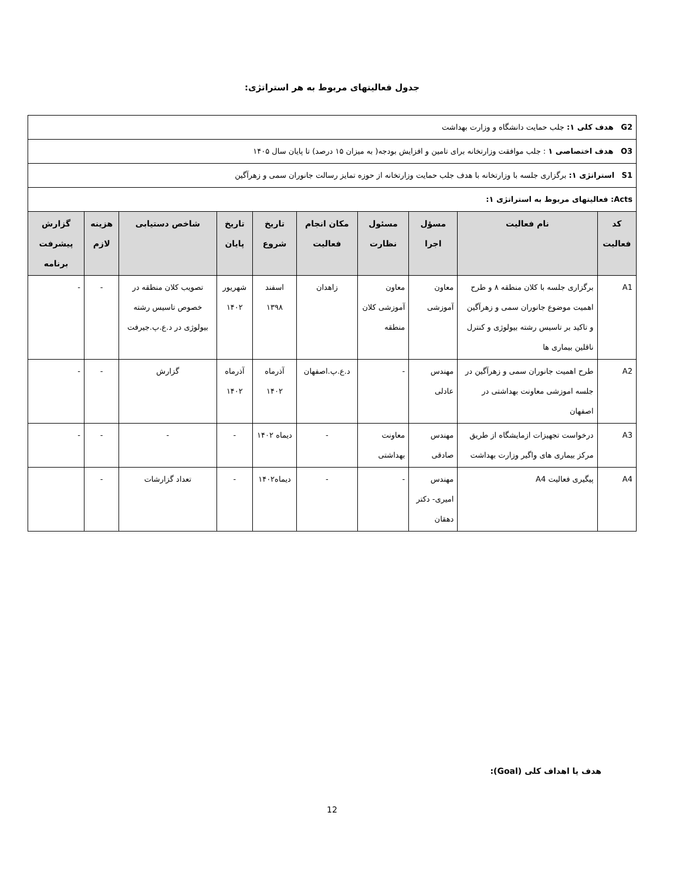جدول فعالیتهای مربوط به هر استراتژی:
| G2 هدف کلی ۱: جلب حمایت دانشگاه و وزارت بهداشت | | | | | | | | | |
| O3 هدف اختصاصی ۱ : جلب موافقت وزارتخانه برای تامین و افزایش بودجه( به میزان ۱۵ درصد) تا پایان سال ۱۴۰۵ | | | | | | | | | |
| S1 استراتژی ۱: برگزاری جلسه با وزارتخانه با هدف جلب حمایت وزارتخانه از حوزه تمایز رسالت جانوران سمی و زهرآگین | | | | | | | | | |
| Acts: فعالیتهای مربوط به استراتژی ۱: | | | | | | | | | |
| کد فعالیت | نام فعالیت | مسؤل اجرا | مسئول نظارت | مکان انجام فعالیت | تاریخ شروع | تاریخ پایان | شاخص دستیابی | هزینه لازم | گزارش پیشرفت برنامه |
| A1 | برگزاری جلسه با کلان منطقه ۸ و طرح اهمیت موضوع جانوران سمی و زهرآگین و تاکید بر تاسیس رشته بیولوژی و کنترل ناقلین بیماری ها | معاون آموزشی | معاون آموزشی کلان منطقه | زاهدان | اسفند ۱۳۹۸ | شهریور ۱۴۰۲ | تصویب کلان منطقه در خصوص تاسیس رشته بیولوژی در د.ع.پ.جیرفت | - | - |
| A2 | طرح اهمیت جانوران سمی و زهرآگین در جلسه اموزشی معاونت بهداشتی در اصفهان | مهندس عادلی | - | د.ع.پ.اصفهان | آذرماه ۱۴۰۲ | آذرماه ۱۴۰۲ | گزارش | - | - |
| A3 | درخواست تجهیزات ازمایشگاه از طریق مرکز بیماری های واگیر وزارت بهداشت | مهندس صادقی | معاونت بهداشتی | - | دیماه ۱۴۰۲ | - | - | - | - |
| A4 | پیگیری فعالیت A4 | مهندس امیری- دکتر دهقان | - | - | دیماه۱۴۰۲ | - | تعداد گزارشات | - | |
هدف یا اهداف کلی (Goal):
12